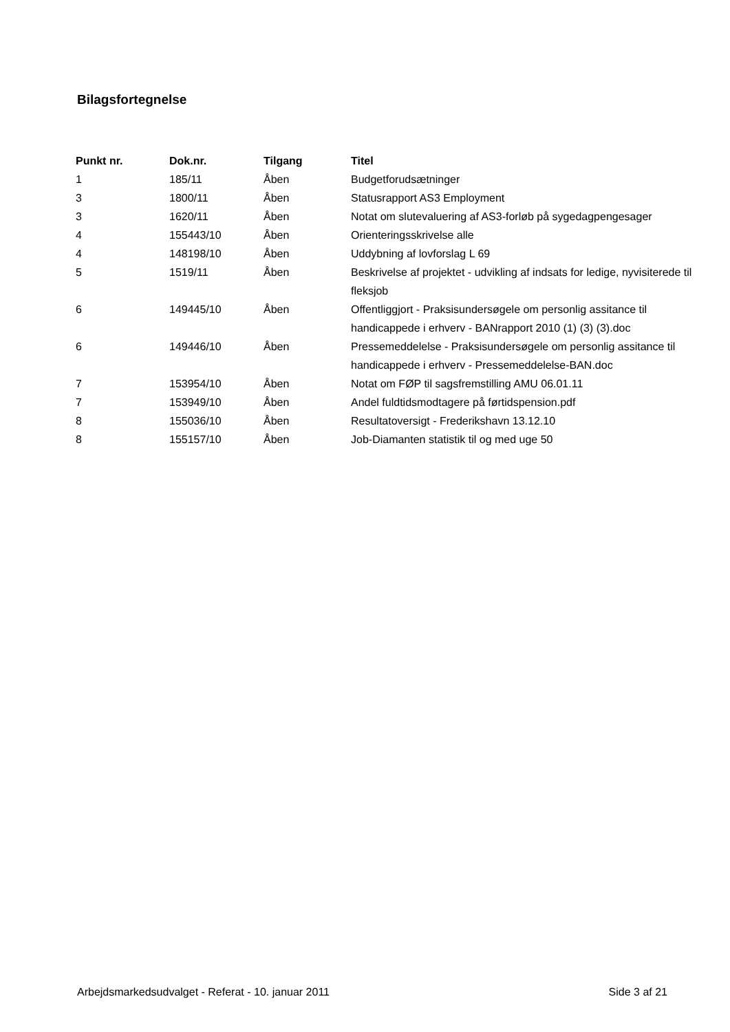Bilagsfortegnelse
| Punkt nr. | Dok.nr. | Tilgang | Titel |
| --- | --- | --- | --- |
| 1 | 185/11 | Åben | Budgetforudsætninger |
| 3 | 1800/11 | Åben | Statusrapport AS3 Employment |
| 3 | 1620/11 | Åben | Notat om slutevaluering af AS3-forløb på sygedagpengesager |
| 4 | 155443/10 | Åben | Orienteringsskrivelse alle |
| 4 | 148198/10 | Åben | Uddybning af lovforslag L 69 |
| 5 | 1519/11 | Åben | Beskrivelse af projektet - udvikling af indsats for ledige, nyvisiterede til fleksjob |
| 6 | 149445/10 | Åben | Offentliggjort - Praksisundersøgele om personlig assitance til handicappede i erhverv - BANrapport 2010 (1) (3) (3).doc |
| 6 | 149446/10 | Åben | Pressemeddelelse - Praksisundersøgele om personlig assitance til handicappede i erhverv - Pressemeddelelse-BAN.doc |
| 7 | 153954/10 | Åben | Notat om FØP til sagsfremstilling AMU 06.01.11 |
| 7 | 153949/10 | Åben | Andel fuldtidsmodtagere på førtidspension.pdf |
| 8 | 155036/10 | Åben | Resultatoversigt - Frederikshavn 13.12.10 |
| 8 | 155157/10 | Åben | Job-Diamanten statistik til og med uge 50 |
Arbejdsmarkedsudvalget - Referat - 10. januar 2011 Side 3 af 21